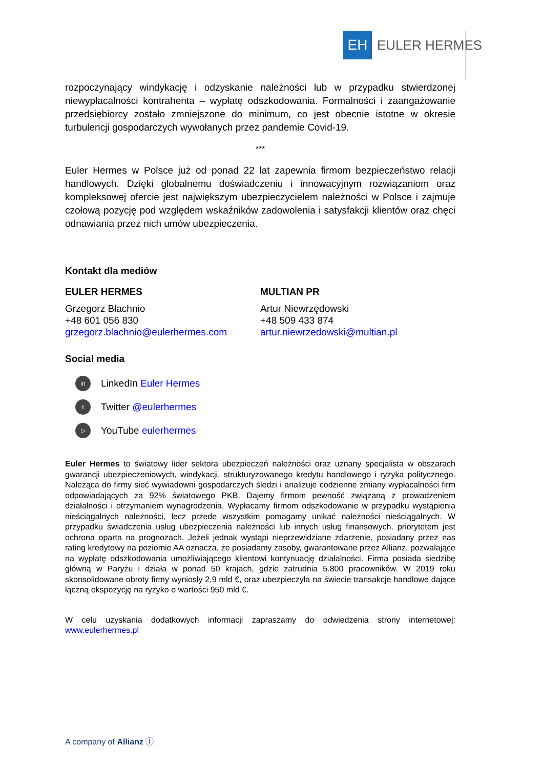EH
EULER HERMES
rozpoczynający windykację i odzyskanie należności lub w przypadku stwierdzonej niewypłacalności kontrahenta – wypłatę odszkodowania. Formalności i zaangażowanie przedsiębiorcy zostało zmniejszone do minimum, co jest obecnie istotne w okresie turbulencji gospodarczych wywołanych przez pandemie Covid-19.
***
Euler Hermes w Polsce już od ponad 22 lat zapewnia firmom bezpieczeństwo relacji handlowych. Dzięki globalnemu doświadczeniu i innowacyjnym rozwiązaniom oraz kompleksowej ofercie jest największym ubezpieczycielem należności w Polsce i zajmuje czołową pozycję pod względem wskaźników zadowolenia i satysfakcji klientów oraz chęci odnawiania przez nich umów ubezpieczenia.
Kontakt dla mediów
EULER HERMES
Grzegorz Błachnio
+48 601 056 830
grzegorz.blachnio@eulerhermes.com
MULTIAN PR
Artur Niewrzędowski
+48 509 433 874
artur.niewrzedowski@multian.pl
Social media
in LinkedIn Euler Hermes
t Twitter @eulerhermes
▷ YouTube eulerhermes
Euler Hermes to światowy lider sektora ubezpieczeń należności oraz uznany specjalista w obszarach gwarancji ubezpieczeniowych, windykacji, strukturyzowanego kredytu handlowego i ryzyka politycznego. Należąca do firmy sieć wywiadowni gospodarczych śledzi i analizuje codzienne zmiany wypłacalności firm odpowiadających za 92% światowego PKB. Dajemy firmom pewność związaną z prowadzeniem działalności i otrzymaniem wynagrodzenia. Wypłacamy firmom odszkodowanie w przypadku wystąpienia nieściągalnych należności, lecz przede wszystkim pomagamy unikać należności nieściągalnych. W przypadku świadczenia usług ubezpieczenia należności lub innych usług finansowych, priorytetem jest ochrona oparta na prognozach. Jeżeli jednak wystąpi nieprzewidziane zdarzenie, posiadany przez nas rating kredytowy na poziomie AA oznacza, że posiadamy zasoby, gwarantowane przez Allianz, pozwalające na wypłatę odszkodowania umożliwiającego klientowi kontynuację działalności. Firma posiada siedzibę główną w Paryżu i działa w ponad 50 krajach, gdzie zatrudnia 5.800 pracowników. W 2019 roku skonsolidowane obroty firmy wyniosły 2,9 mld €, oraz ubezpieczyła na świecie transakcje handlowe dające łączną ekspozycję na ryzyko o wartości 950 mld €.
W celu uzyskania dodatkowych informacji zapraszamy do odwiedzenia strony internetowej: www.eulerhermes.pl
A company of Allianz Ⓘ